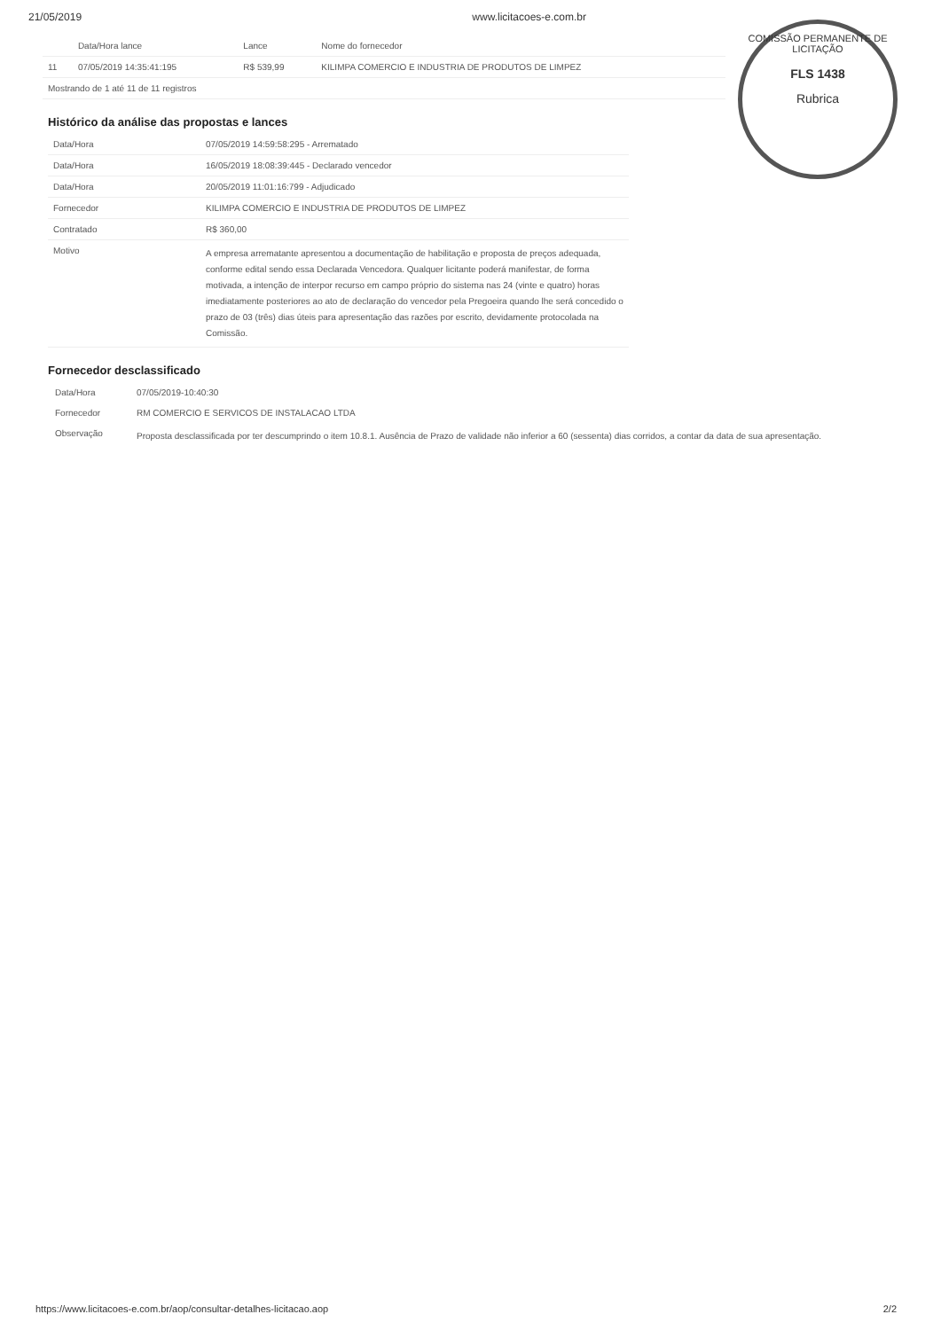21/05/2019 www.licitacoes-e.com.br
COMISSÃO PERMANENTE DE LICITAÇÃO
FLS 1438
Rubrica
| | Data/Hora lance | Lance | Nome do fornecedor |
| --- | --- | --- | --- |
| 11 | 07/05/2019 14:35:41:195 | R$ 539,99 | KILIMPA COMERCIO E INDUSTRIA DE PRODUTOS DE LIMPEZ |
| Mostrando de 1 até 11 de 11 registros | | | |
Histórico da análise das propostas e lances
| Data/Hora | 07/05/2019 14:59:58:295 - Arrematado |
| Data/Hora | 16/05/2019 18:08:39:445 - Declarado vencedor |
| Data/Hora | 20/05/2019 11:01:16:799 - Adjudicado |
| Fornecedor | KILIMPA COMERCIO E INDUSTRIA DE PRODUTOS DE LIMPEZ |
| Contratado | R$ 360,00 |
| Motivo | A empresa arrematante apresentou a documentação de habilitação e proposta de preços adequada, conforme edital sendo essa Declarada Vencedora. Qualquer licitante poderá manifestar, de forma motivada, a intenção de interpor recurso em campo próprio do sistema nas 24 (vinte e quatro) horas imediatamente posteriores ao ato de declaração do vencedor pela Pregoeira quando lhe será concedido o prazo de 03 (três) dias úteis para apresentação das razões por escrito, devidamente protocolada na Comissão. |
Fornecedor desclassificado
| Data/Hora | 07/05/2019-10:40:30 |
| Fornecedor | RM COMERCIO E SERVICOS DE INSTALACAO LTDA |
| Observação | Proposta desclassificada por ter descumprindo o item 10.8.1. Ausência de Prazo de validade não inferior a 60 (sessenta) dias corridos, a contar da data de sua apresentação. |
https://www.licitacoes-e.com.br/aop/consultar-detalhes-licitacao.aop 2/2